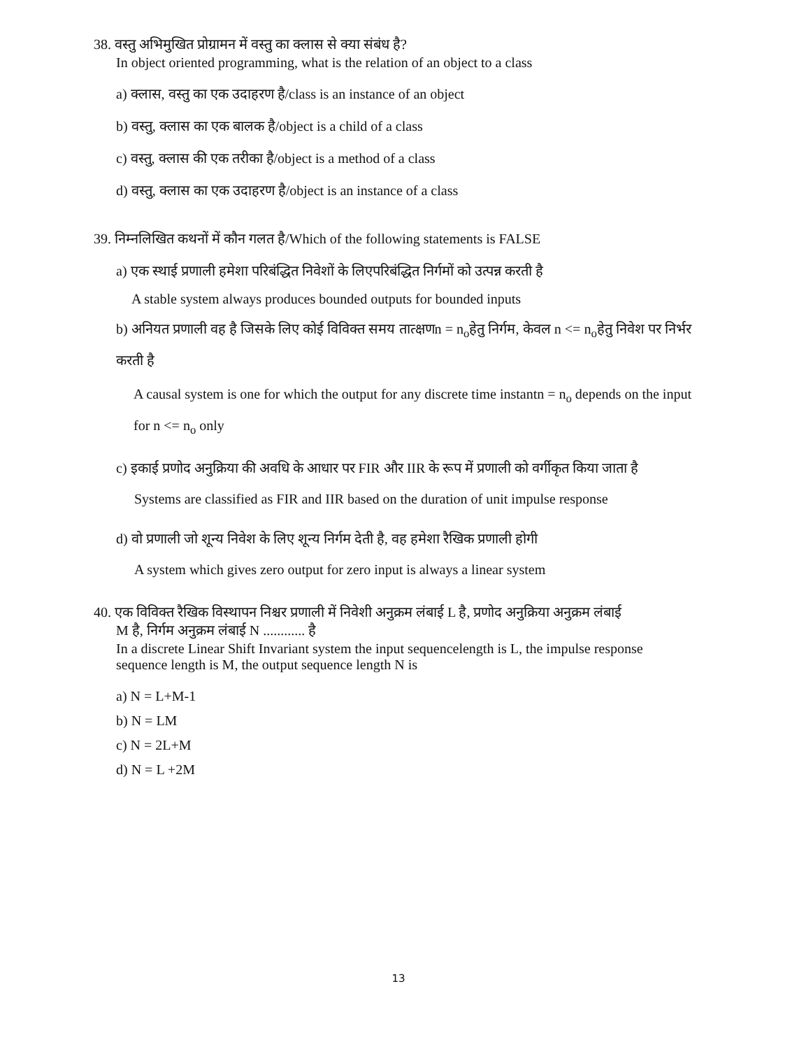38. वस्तु अभिमुखित प्रोग्रामन में वस्तु का क्लास से क्या संबंध है?
In object oriented programming, what is the relation of an object to a class
a) क्लास, वस्तु का एक उदाहरण है/class is an instance of an object
b) वस्तु, क्लास का एक बालक है/object is a child of a class
c) वस्तु, क्लास की एक तरीका है/object is a method of a class
d) वस्तु, क्लास का एक उदाहरण है/object is an instance of a class
39. निम्नलिखित कथनों में कौन गलत है/Which of the following statements is FALSE
a) एक स्थाई प्रणाली हमेशा परिबंद्धित निवेशों के लिएपरिबंद्धित निर्गमों को उत्पन्न करती है
A stable system always produces bounded outputs for bounded inputs
b) अनियत प्रणाली वह है जिसके लिए कोई विविक्त समय तात्क्षणn = n<sub>o</sub>हेतु निर्गम, केवल n <= n<sub>o</sub>हेतु निवेश पर निर्भर करती है
A causal system is one for which the output for any discrete time instantn = n<sub>o</sub> depends on the input for n <= n<sub>o</sub> only
c) इकाई प्रणोद अनुक्रिया की अवधि के आधार पर FIR और IIR के रूप में प्रणाली को वर्गीकृत किया जाता है
Systems are classified as FIR and IIR based on the duration of unit impulse response
d) वो प्रणाली जो शून्य निवेश के लिए शून्य निर्गम देती है, वह हमेशा रैखिक प्रणाली होगी
A system which gives zero output for zero input is always a linear system
40. एक विविक्त रैखिक विस्थापन निश्चर प्रणाली में निवेशी अनुक्रम लंबाई L है, प्रणोद अनुक्रिया अनुक्रम लंबाई
M है, निर्गम अनुक्रम लंबाई N ............ है
In a discrete Linear Shift Invariant system the input sequencelength is L, the impulse response sequence length is M, the output sequence length N is
a) N = L+M-1
b) N = LM
c) N = 2L+M
d) N = L +2M
13